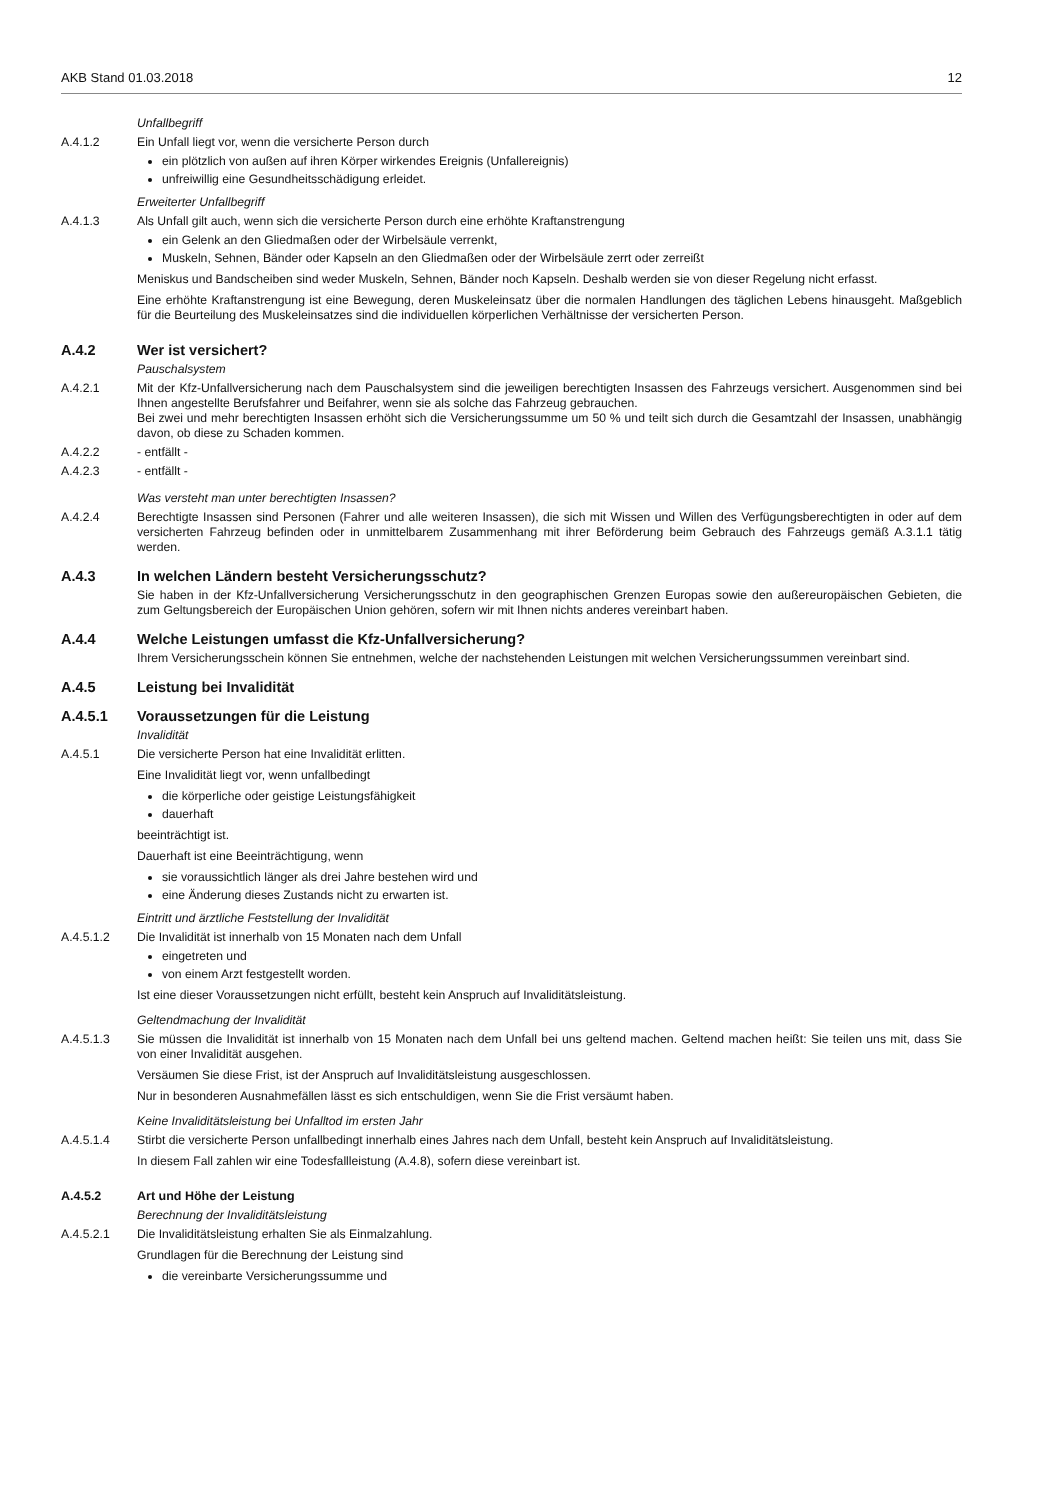AKB Stand 01.03.2018 12
Unfallbegriff
A.4.1.2 Ein Unfall liegt vor, wenn die versicherte Person durch
ein plötzlich von außen auf ihren Körper wirkendes Ereignis (Unfallereignis)
unfreiwillig eine Gesundheitsschädigung erleidet.
Erweiterter Unfallbegriff
A.4.1.3 Als Unfall gilt auch, wenn sich die versicherte Person durch eine erhöhte Kraftanstrengung
ein Gelenk an den Gliedmaßen oder der Wirbelsäule verrenkt,
Muskeln, Sehnen, Bänder oder Kapseln an den Gliedmaßen oder der Wirbelsäule zerrt oder zerreißt
Meniskus und Bandscheiben sind weder Muskeln, Sehnen, Bänder noch Kapseln. Deshalb werden sie von dieser Regelung nicht erfasst.
Eine erhöhte Kraftanstrengung ist eine Bewegung, deren Muskeleinsatz über die normalen Handlungen des täglichen Lebens hinausgeht. Maßgeblich für die Beurteilung des Muskeleinsatzes sind die individuellen körperlichen Verhältnisse der versicherten Person.
A.4.2 Wer ist versichert?
Pauschalsystem
A.4.2.1 Mit der Kfz-Unfallversicherung nach dem Pauschalsystem sind die jeweiligen berechtigten Insassen des Fahrzeugs versichert. Ausgenommen sind bei Ihnen angestellte Berufsfahrer und Beifahrer, wenn sie als solche das Fahrzeug gebrauchen.
Bei zwei und mehr berechtigten Insassen erhöht sich die Versicherungssumme um 50 % und teilt sich durch die Gesamtzahl der Insassen, unabhängig davon, ob diese zu Schaden kommen.
A.4.2.2 - entfällt -
A.4.2.3 - entfällt -
Was versteht man unter berechtigten Insassen?
A.4.2.4 Berechtigte Insassen sind Personen (Fahrer und alle weiteren Insassen), die sich mit Wissen und Willen des Verfügungsberechtigten in oder auf dem versicherten Fahrzeug befinden oder in unmittelbarem Zusammenhang mit ihrer Beförderung beim Gebrauch des Fahrzeugs gemäß A.3.1.1 tätig werden.
A.4.3 In welchen Ländern besteht Versicherungsschutz?
Sie haben in der Kfz-Unfallversicherung Versicherungsschutz in den geographischen Grenzen Europas sowie den außereuropäischen Gebieten, die zum Geltungsbereich der Europäischen Union gehören, sofern wir mit Ihnen nichts anderes vereinbart haben.
A.4.4 Welche Leistungen umfasst die Kfz-Unfallversicherung?
Ihrem Versicherungsschein können Sie entnehmen, welche der nachstehenden Leistungen mit welchen Versicherungssummen vereinbart sind.
A.4.5 Leistung bei Invalidität
A.4.5.1 Voraussetzungen für die Leistung
Invalidität
A.4.5.1 Die versicherte Person hat eine Invalidität erlitten.
Eine Invalidität liegt vor, wenn unfallbedingt
die körperliche oder geistige Leistungsfähigkeit
dauerhaft
beeinträchtigt ist.
Dauerhaft ist eine Beeinträchtigung, wenn
sie voraussichtlich länger als drei Jahre bestehen wird und
eine Änderung dieses Zustands nicht zu erwarten ist.
Eintritt und ärztliche Feststellung der Invalidität
A.4.5.1.2 Die Invalidität ist innerhalb von 15 Monaten nach dem Unfall
eingetreten und
von einem Arzt festgestellt worden.
Ist eine dieser Voraussetzungen nicht erfüllt, besteht kein Anspruch auf Invaliditätsleistung.
Geltendmachung der Invalidität
A.4.5.1.3 Sie müssen die Invalidität ist innerhalb von 15 Monaten nach dem Unfall bei uns geltend machen. Geltend machen heißt: Sie teilen uns mit, dass Sie von einer Invalidität ausgehen.
Versäumen Sie diese Frist, ist der Anspruch auf Invaliditätsleistung ausgeschlossen.
Nur in besonderen Ausnahmefällen lässt es sich entschuldigen, wenn Sie die Frist versäumt haben.
Keine Invaliditätsleistung bei Unfalltod im ersten Jahr
A.4.5.1.4 Stirbt die versicherte Person unfallbedingt innerhalb eines Jahres nach dem Unfall, besteht kein Anspruch auf Invaliditätsleistung.
In diesem Fall zahlen wir eine Todesfallleistung (A.4.8), sofern diese vereinbart ist.
A.4.5.2 Art und Höhe der Leistung
Berechnung der Invaliditätsleistung
A.4.5.2.1 Die Invaliditätsleistung erhalten Sie als Einmalzahlung.
Grundlagen für die Berechnung der Leistung sind
die vereinbarte Versicherungssumme und